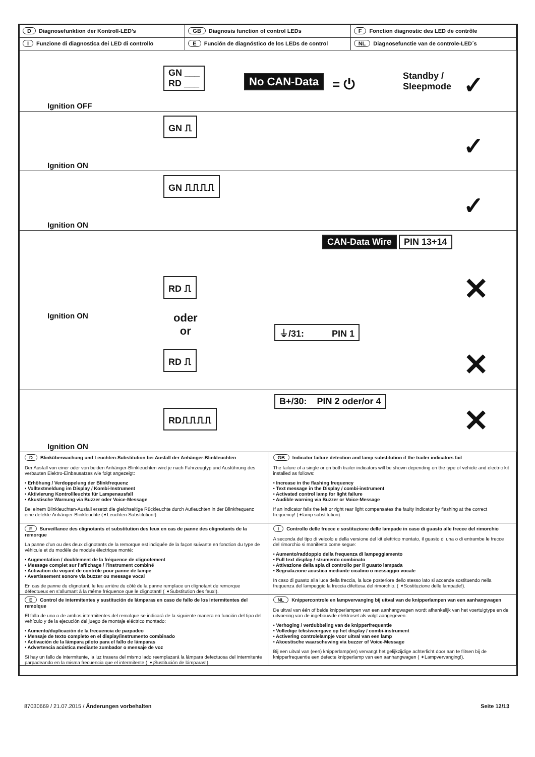D Diagnosefunktion der Kontroll-LED’s
GB Diagnosis function of control LEDs
F Fonction diagnostic des LED de contrôle
I Funzione di diagnostica dei LED di controllo
E Función de diagnóstico de los LEDs de control
NL Diagnosefunctie van de controle-LED´s
GN ___
RD ___
No CAN-Data = ⏻
Standby /
Sleepmode
✓
Ignition OFF
GN ⎍
✓
Ignition ON
GN ⎍⎍⎍⎍
✓
Ignition ON
CAN-Data Wire PIN 13+14
RD ⎍
Ignition ON
oder
or
⏚/31: PIN 1
RD ⎍
✕
✕
B+/30: PIN 2 oder/or 4
RD⎍⎍⎍⎍ ✕
Ignition ON
D Blinküberwachung und Leuchten-Substitution bei Ausfall der Anhänger-Blinkleuchten
Der Ausfall von einer oder von beiden Anhänger-Blinkleuchten wird je nach Fahrzeugtyp und Ausführung des verbauten Elektro-Einbausatzes wie folgt angezeigt:
• Erhöhung / Verdoppelung der Blinkfrequenz
• Volltextmeldung im Display / Kombi-Instrument
• Aktivierung Kontrollleuchte für Lampenausfall
• Akustische Warnung via Buzzer oder Voice-Message
Bei einem Blinkleuchten-Ausfall ersetzt die gleichseitige Rückleuchte durch Aufleuchten in der Blinkfrequenz eine defekte Anhänger-Blinkleuchte (➧Leuchten-Substitution!).
GB Indicator failure detection and lamp substitution if the trailer indicators fail
The failure of a single or on both trailer indicators will be shown depending on the type of vehicle and electric kit installed as follows:
• Increase in the flashing frequency
• Text message in the Display / combi-instrument
• Activated control lamp for light failure
• Audible warning via Buzzer or Voice-Message
If an indicator fails the left or right rear light compensates the faulty indicator by flashing at the correct frequency! (➧lamp substitution).
F Surveillance des clignotants et substitution des feux en cas de panne des clignotants de la remorque
La panne d’un ou des deux clignotants de la remorque est indiquée de la façon suivante en fonction du type de véhicule et du modèle de module électrique monté:
• Augmentation / doublement de la fréquence de clignotement
• Message complet sur l’affichage / l’instrument combiné
• Activation du voyant de contrôle pour panne de lampe
• Avertissement sonore via buzzer ou message vocal
En cas de panne du clignotant, le feu arrière du côté de la panne remplace un clignotant de remorque défectueux en s’allumant à la même fréquence que le clignotant! ( ➧Substitution des feux!).
I Controllo delle frecce e sostituzione delle lampade in caso di guasto alle frecce del rimorchio
A seconda del tipo di veicolo e della versione del kit elettrico montato, il guasto di una o di entrambe le frecce del rimorchio si manifesta come segue:
• Aumento/raddoppio della frequenza di lampeggiamento
• Full text display / strumento combinato
• Attivazione della spia di controllo per il guasto lampada
• Segnalazione acustica mediante cicalino o messaggio vocale
In caso di guasto alla luce della freccia, la luce posteriore dello stesso lato si accende sostituendo nella frequenza del lampeggio la freccia difettosa del rimorchio. ( ➧Sostituzione delle lampade!).
E Control de intermitentes y sustitución de lámparas en caso de fallo de los intermitentes del remolque
El fallo de uno o de ambos intermitentes del remolque se indicará de la siguiente manera en función del tipo del vehículo y de la ejecución del juego de montaje eléctrico montado:
• Aumento/duplicación de la frecuencia de parpadeo
• Mensaje de texto completo en el display/instrumento combinado
• Activación de la lámpara piloto para el fallo de lámparas
• Advertencia acústica mediante zumbador o mensaje de voz
Si hay un fallo de intermitente, la luz trasera del mismo lado reemplazará la lámpara defectuosa del intermitente parpadeando en la misma frecuencia que el intermitente ( ➧¡Sustitución de lámparas!).
NL Knippercontrole en lampvervanging bij uitval van de knipperlampen van een aanhangwagen
De uitval van één of beide knipperlampen van een aanhangwagen wordt afhankelijk van het voertuigtype en de uitvoering van de ingebouwde elektroset als volgt aangegeven:
• Verhoging / verdubbeling van de knipperfrequentie
• Volledige tekstweergave op het display / combi-instrument
• Activering controlelampje voor uitval van een lamp
• Akoestische waarschuwing via buzzer of Voice-Message
Bij een uitval van (een) knipperlamp(en) vervangt het gelijkzijdige achterlicht door aan te flitsen bij de knipperfrequentie een defecte knipperlamp van een aanhangwagen ( ➧Lampvervanging!).
87030669 / 21.07.2015 / Änderungen vorbehalten Seite 12/13